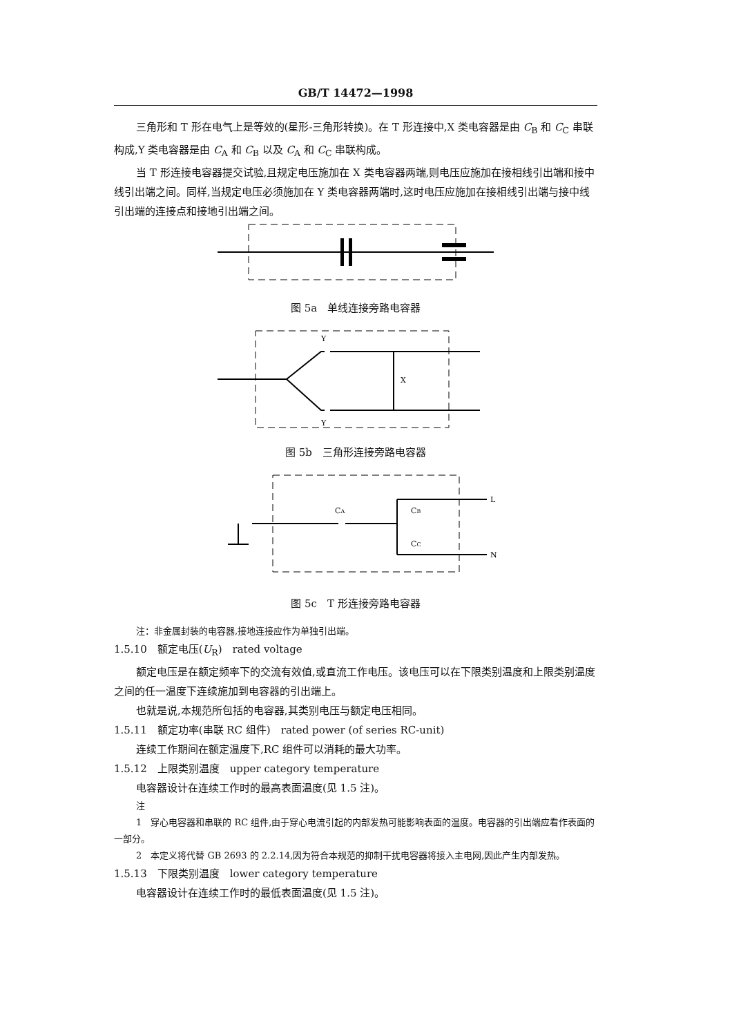GB/T 14472—1998
三角形和 T 形在电气上是等效的(星形-三角形转换)。在 T 形连接中,X 类电容器是由 C<sub>B</sub> 和 C<sub>C</sub> 串联构成,Y 类电容器是由 C<sub>A</sub> 和 C<sub>B</sub> 以及 C<sub>A</sub> 和 C<sub>C</sub> 串联构成。
当 T 形连接电容器提交试验,且规定电压施加在 X 类电容器两端,则电压应施加在接相线引出端和接中线引出端之间。同样,当规定电压必须施加在 Y 类电容器两端时,这时电压应施加在接相线引出端与接中线引出端的连接点和接地引出端之间。
图 5a　单线连接旁路电容器
Y
Y
X
图 5b　三角形连接旁路电容器
CA
CB
CC
L
N
图 5c　T 形连接旁路电容器
注：非金属封装的电容器,接地连接应作为单独引出端。
1.5.10　额定电压(U<sub>R</sub>)　rated voltage
额定电压是在额定频率下的交流有效值,或直流工作电压。该电压可以在下限类别温度和上限类别温度之间的任一温度下连续施加到电容器的引出端上。
也就是说,本规范所包括的电容器,其类别电压与额定电压相同。
1.5.11　额定功率(串联 RC 组件)　rated power (of series RC-unit)
连续工作期间在额定温度下,RC 组件可以消耗的最大功率。
1.5.12　上限类别温度　upper category temperature
电容器设计在连续工作时的最高表面温度(见 1.5 注)。
注
1　穿心电容器和串联的 RC 组件,由于穿心电流引起的内部发热可能影响表面的温度。电容器的引出端应看作表面的一部分。
2　本定义将代替 GB 2693 的 2.2.14,因为符合本规范的抑制干扰电容器将接入主电网,因此产生内部发热。
1.5.13　下限类别温度　lower category temperature
电容器设计在连续工作时的最低表面温度(见 1.5 注)。